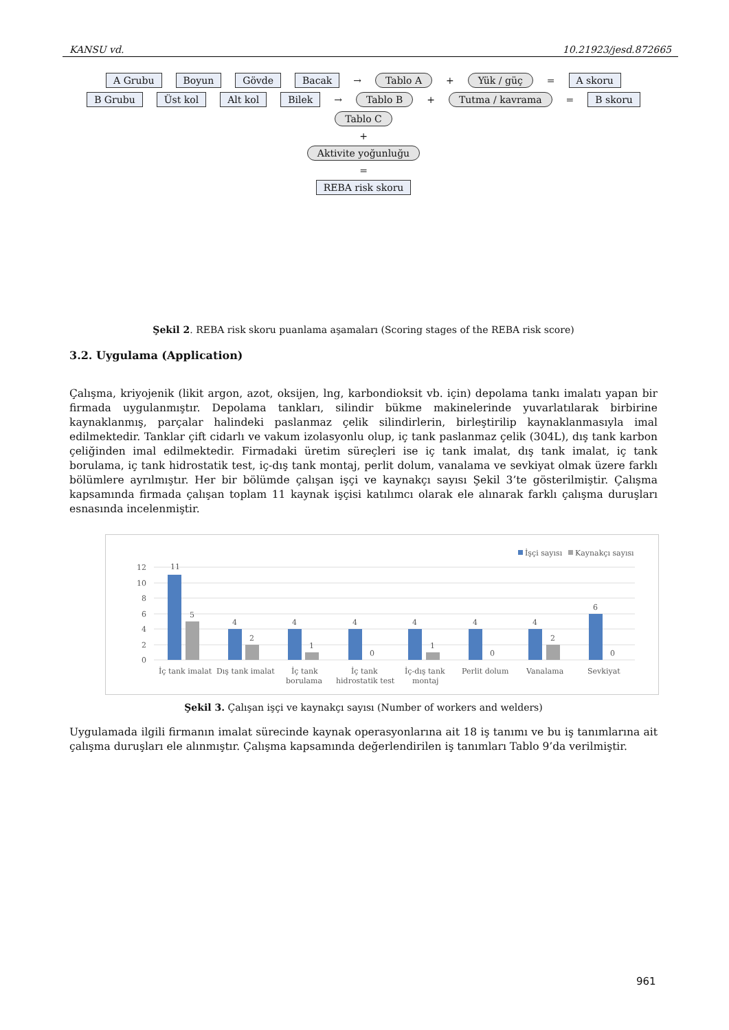KANSU vd. 10.21923/jesd.872665
A Grubu Boyun Gövde Bacak → Tablo A + Yük / güç = A skoru
B Grubu Üst kol Alt kol Bilek → Tablo B + Tutma / kavrama = B skoru
Tablo C
+
Aktivite yoğunluğu
=
REBA risk skoru
Şekil 2. REBA risk skoru puanlama aşamaları (Scoring stages of the REBA risk score)
3.2. Uygulama (Application)
Çalışma, kriyojenik (likit argon, azot, oksijen, lng, karbondioksit vb. için) depolama tankı imalatı yapan bir firmada uygulanmıştır. Depolama tankları, silindir bükme makinelerinde yuvarlatılarak birbirine kaynaklanmış, parçalar halindeki paslanmaz çelik silindirlerin, birleştirilip kaynaklanmasıyla imal edilmektedir. Tanklar çift cidarlı ve vakum izolasyonlu olup, iç tank paslanmaz çelik (304L), dış tank karbon çeliğinden imal edilmektedir. Firmadaki üretim süreçleri ise iç tank imalat, dış tank imalat, iç tank borulama, iç tank hidrostatik test, iç-dış tank montaj, perlit dolum, vanalama ve sevkiyat olmak üzere farklı bölümlere ayrılmıştır. Her bir bölümde çalışan işçi ve kaynakçı sayısı Şekil 3’te gösterilmiştir. Çalışma kapsamında firmada çalışan toplam 11 kaynak işçisi katılımcı olarak ele alınarak farklı çalışma duruşları esnasında incelenmiştir.
İşçi sayısı
Kaynakçı sayısı
12
10
8
6
4
2
0
11
5
4
2
4
1
4
0
4
1
4
0
4
2
6
0
İç tank imalat
Dış tank imalat
İç tank
borulama
İç tank
hidrostatik test
İç-dış tank
montaj
Perlit dolum
Vanalama
Sevkiyat
Şekil 3. Çalışan işçi ve kaynakçı sayısı (Number of workers and welders)
Uygulamada ilgili firmanın imalat sürecinde kaynak operasyonlarına ait 18 iş tanımı ve bu iş tanımlarına ait çalışma duruşları ele alınmıştır. Çalışma kapsamında değerlendirilen iş tanımları Tablo 9’da verilmiştir.
961